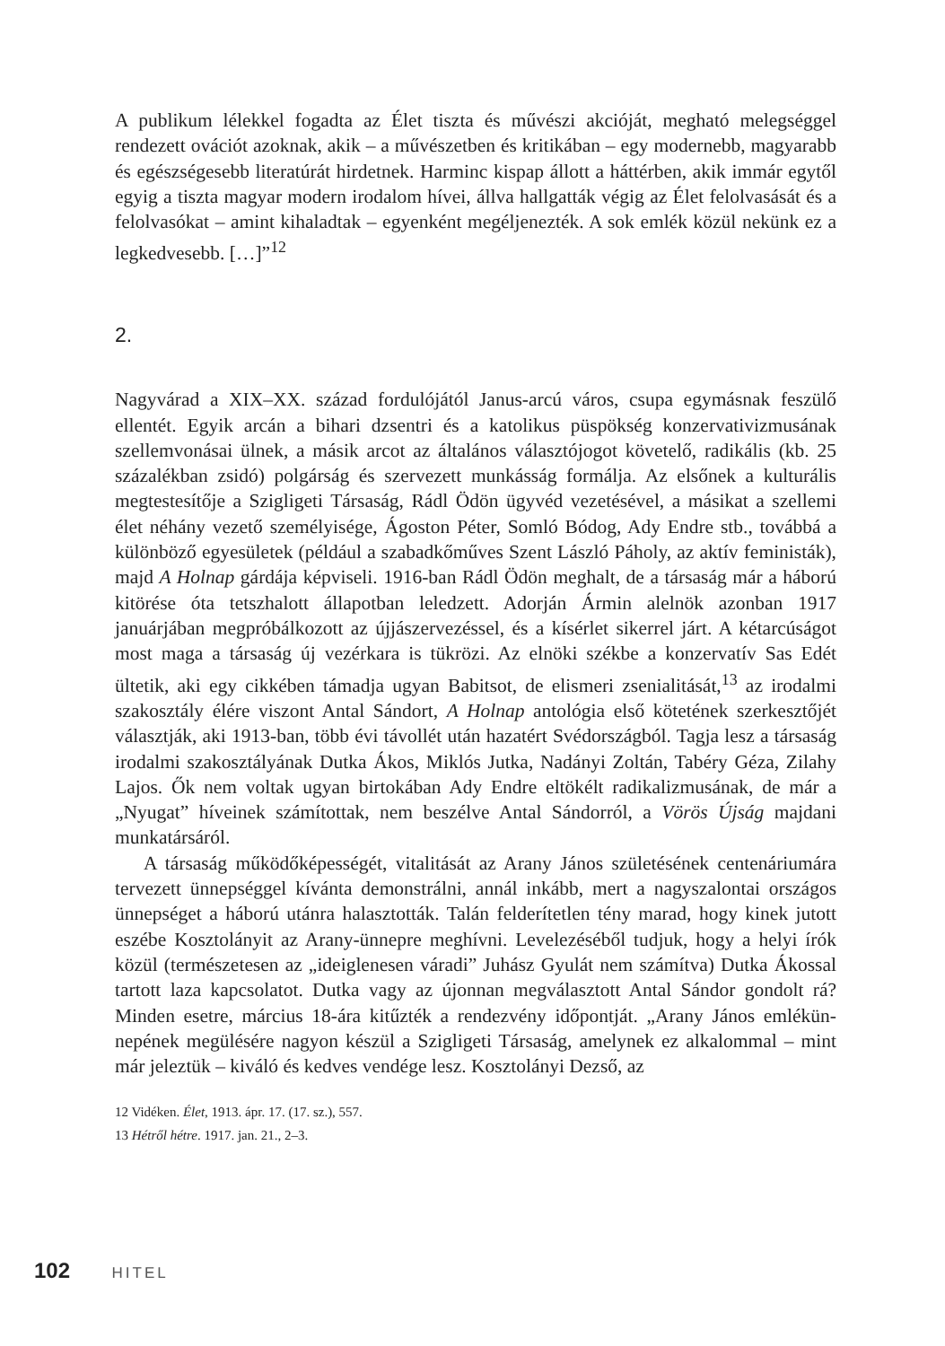A publikum lélekkel fogadta az Élet tiszta és művészi akcióját, megható meleg­séggel rendezett ovációt azoknak, akik – a művészetben és kritikában – egy mo­dernebb, magyarabb és egészségesebb literatúrát hirdetnek. Harminc kispap ál­lott a háttérben, akik immár egytől egyig a tiszta magyar modern irodalom hívei, állva hallgatták végig az Élet felolvasását és a felolvasókat – amint kihaladtak – egyenként megéljenezték. A sok emlék közül nekünk ez a legkedvesebb. […]”<sup>12</sup>
2.
Nagyvárad a XIX–XX. század fordulójától Janus-arcú város, csupa egymásnak feszülő ellentét. Egyik arcán a bihari dzsentri és a katolikus püspökség konzer­vativizmusának szellemvonásai ülnek, a másik arcot az általános választójogot követelő, radikális (kb. 25 százalékban zsidó) polgárság és szervezett munkás­ság formálja. Az elsőnek a kulturális megtestesítője a Szigligeti Társaság, Rádl Ödön ügyvéd vezetésével, a másikat a szellemi élet néhány vezető személyi­sége, Ágoston Péter, Somló Bódog, Ady Endre stb., továbbá a különböző egye­sületek (például a szabadkőműves Szent László Páholy, az aktív feministák), majd A Holnap gárdája képviseli. 1916-ban Rádl Ödön meghalt, de a társaság már a háború kitörése óta tetszhalott állapotban leledzett. Adorján Ármin al­elnök azonban 1917 januárjában megpróbálkozott az újjászervezéssel, és a kí­sérlet sikerrel járt. A kétarcúságot most maga a társaság új vezérkara is tükrözi. Az elnöki székbe a konzervatív Sas Edét ültetik, aki egy cikkében támadja ugyan Babitsot, de elismeri zsenialitását,<sup>13</sup> az irodalmi szakosztály élére viszont Antal Sándort, A Holnap antológia első kötetének szerkesztőjét választják, aki 1913-ban, több évi távollét után hazatért Svédországból. Tagja lesz a társaság irodalmi szakosztályának Dutka Ákos, Miklós Jutka, Nadányi Zoltán, Tabéry Géza, Zilahy Lajos. Ők nem voltak ugyan birtokában Ady Endre eltökélt radi­kalizmusának, de már a „Nyugat” híveinek számítottak, nem beszélve Antal Sándorról, a Vörös Újság majdani munkatársáról.
A társaság működőképességét, vitalitását az Arany János születésének cen­tenáriumára tervezett ünnepséggel kívánta demonstrálni, annál inkább, mert a nagyszalontai országos ünnepséget a háború utánra halasztották. Talán felde­rítetlen tény marad, hogy kinek jutott eszébe Kosztolányit az Arany-ünnepre meghívni. Levelezéséből tudjuk, hogy a helyi írók közül (természetesen az „ide­iglenesen váradi” Juhász Gyulát nem számítva) Dutka Ákossal tartott laza kap­csolatot. Dutka vagy az újonnan megválasztott Antal Sándor gondolt rá? Minden esetre, március 18-ára kitűzték a rendezvény időpontját. „Arany János emlékün­nepének megülésére nagyon készül a Szigligeti Társaság, amelynek ez alkalom­mal – mint már jeleztük – kiváló és kedves vendége lesz. Kosztolányi Dezső, az
12 Vidéken. Élet, 1913. ápr. 17. (17. sz.), 557.
13 Hétről hétre. 1917. jan. 21., 2–3.
102 HITEL